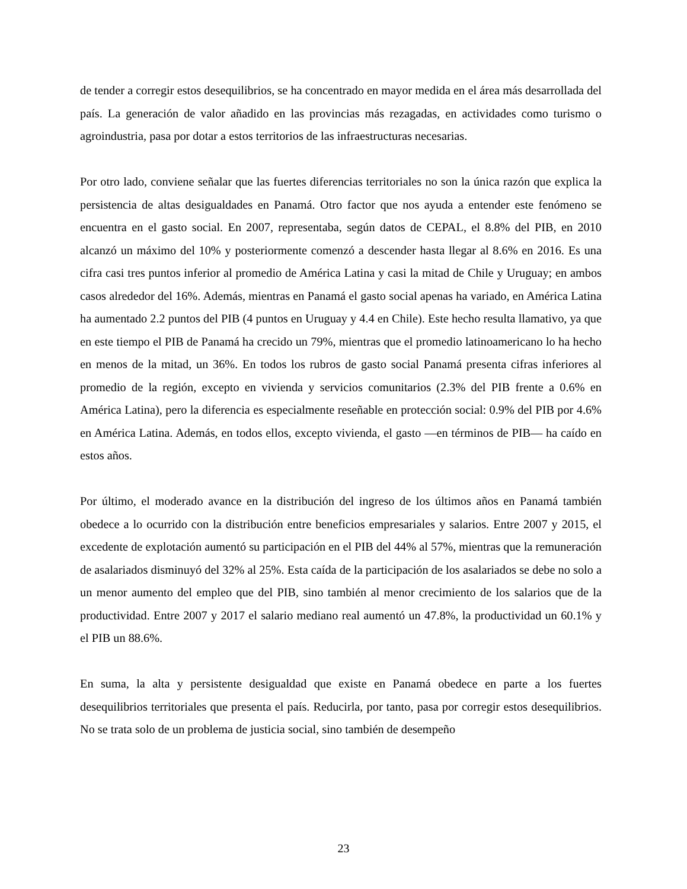de tender a corregir estos desequilibrios, se ha concentrado en mayor medida en el área más desarrollada del país. La generación de valor añadido en las provincias más rezagadas, en actividades como turismo o agroindustria, pasa por dotar a estos territorios de las infraestructuras necesarias.
Por otro lado, conviene señalar que las fuertes diferencias territoriales no son la única razón que explica la persistencia de altas desigualdades en Panamá. Otro factor que nos ayuda a entender este fenómeno se encuentra en el gasto social. En 2007, representaba, según datos de CEPAL, el 8.8% del PIB, en 2010 alcanzó un máximo del 10% y posteriormente comenzó a descender hasta llegar al 8.6% en 2016. Es una cifra casi tres puntos inferior al promedio de América Latina y casi la mitad de Chile y Uruguay; en ambos casos alrededor del 16%. Además, mientras en Panamá el gasto social apenas ha variado, en América Latina ha aumentado 2.2 puntos del PIB (4 puntos en Uruguay y 4.4 en Chile). Este hecho resulta llamativo, ya que en este tiempo el PIB de Panamá ha crecido un 79%, mientras que el promedio latinoamericano lo ha hecho en menos de la mitad, un 36%. En todos los rubros de gasto social Panamá presenta cifras inferiores al promedio de la región, excepto en vivienda y servicios comunitarios (2.3% del PIB frente a 0.6% en América Latina), pero la diferencia es especialmente reseñable en protección social: 0.9% del PIB por 4.6% en América Latina. Además, en todos ellos, excepto vivienda, el gasto —en términos de PIB— ha caído en estos años.
Por último, el moderado avance en la distribución del ingreso de los últimos años en Panamá también obedece a lo ocurrido con la distribución entre beneficios empresariales y salarios. Entre 2007 y 2015, el excedente de explotación aumentó su participación en el PIB del 44% al 57%, mientras que la remuneración de asalariados disminuyó del 32% al 25%. Esta caída de la participación de los asalariados se debe no solo a un menor aumento del empleo que del PIB, sino también al menor crecimiento de los salarios que de la productividad. Entre 2007 y 2017 el salario mediano real aumentó un 47.8%, la productividad un 60.1% y el PIB un 88.6%.
En suma, la alta y persistente desigualdad que existe en Panamá obedece en parte a los fuertes desequilibrios territoriales que presenta el país. Reducirla, por tanto, pasa por corregir estos desequilibrios. No se trata solo de un problema de justicia social, sino también de desempeño
23